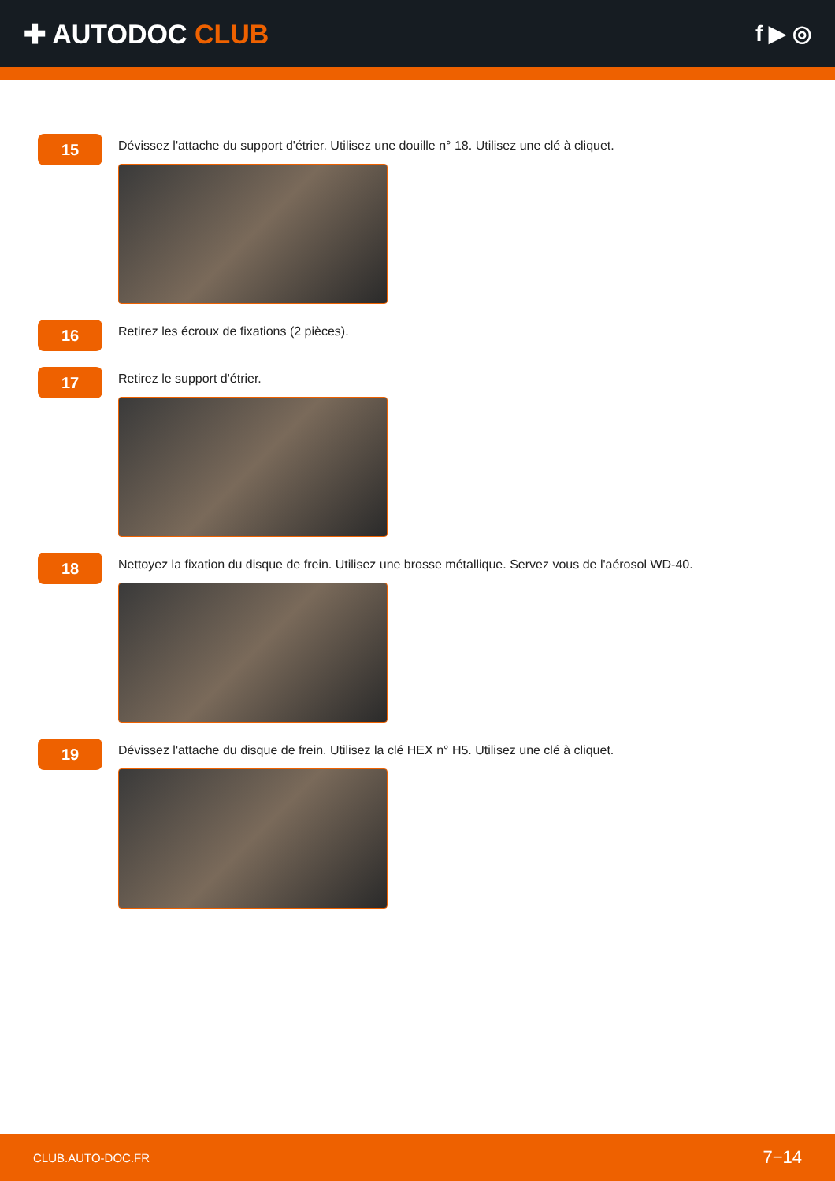✚ AUTODOC CLUB
f ▶ ◎
15
Dévissez l'attache du support d'étrier. Utilisez une douille n° 18. Utilisez une clé à cliquet.
16
Retirez les écroux de fixations (2 pièces).
17
Retirez le support d'étrier.
18
Nettoyez la fixation du disque de frein. Utilisez une brosse métallique. Servez vous de l'aérosol WD-40.
19
Dévissez l'attache du disque de frein. Utilisez la clé HEX n° H5. Utilisez une clé à cliquet.
CLUB.AUTO-DOC.FR 7−14